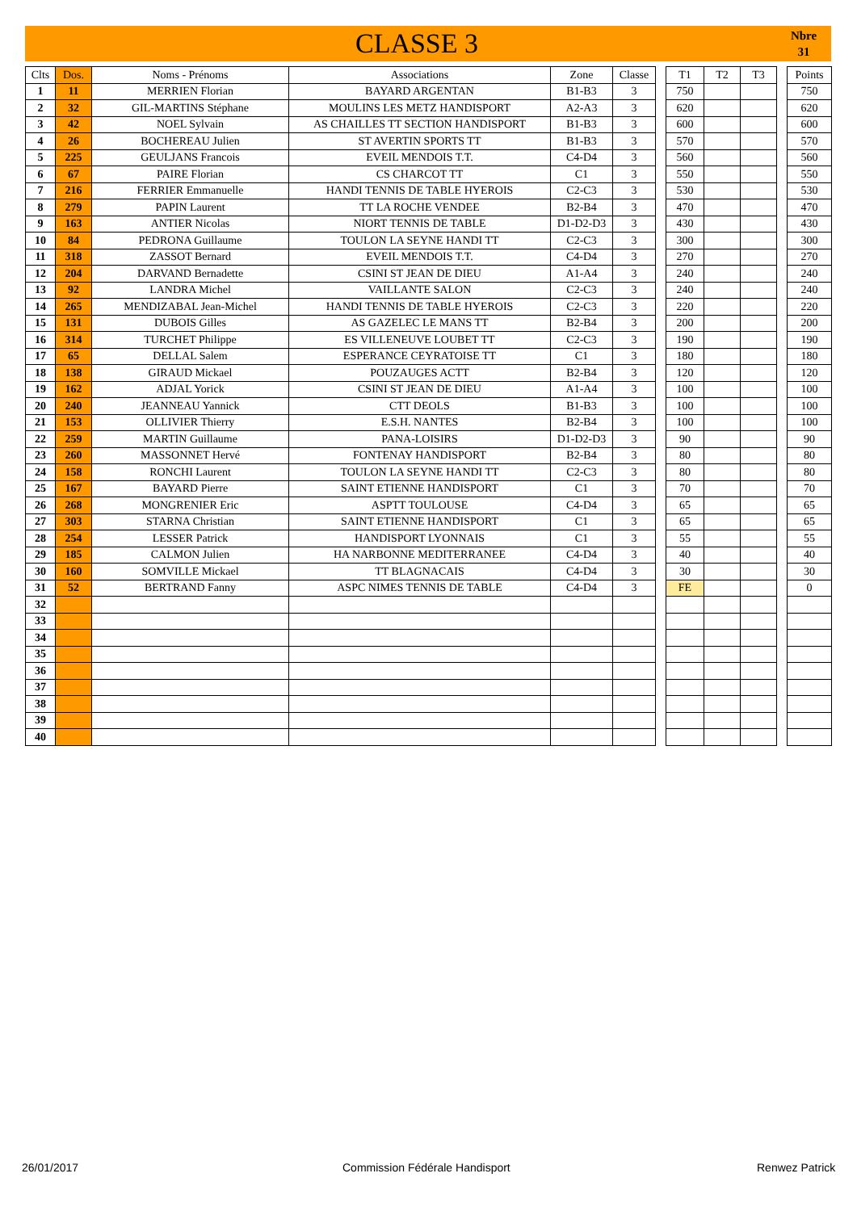CLASSE 3
Nbre
31
| Clts | Dos. | Noms - Prénoms | Associations | Zone | Classe | | T1 | T2 | T3 | | Points |
| --- | --- | --- | --- | --- | --- | --- | --- | --- | --- | --- | --- |
| 1 | 11 | MERRIEN Florian | BAYARD ARGENTAN | B1-B3 | 3 | | 750 | | | | 750 |
| 2 | 32 | GIL-MARTINS Stéphane | MOULINS LES METZ HANDISPORT | A2-A3 | 3 | | 620 | | | | 620 |
| 3 | 42 | NOEL Sylvain | AS CHAILLES TT SECTION HANDISPORT | B1-B3 | 3 | | 600 | | | | 600 |
| 4 | 26 | BOCHEREAU Julien | ST AVERTIN SPORTS TT | B1-B3 | 3 | | 570 | | | | 570 |
| 5 | 225 | GEULJANS Francois | EVEIL MENDOIS T.T. | C4-D4 | 3 | | 560 | | | | 560 |
| 6 | 67 | PAIRE Florian | CS CHARCOT TT | C1 | 3 | | 550 | | | | 550 |
| 7 | 216 | FERRIER Emmanuelle | HANDI TENNIS DE TABLE HYEROIS | C2-C3 | 3 | | 530 | | | | 530 |
| 8 | 279 | PAPIN Laurent | TT LA ROCHE VENDEE | B2-B4 | 3 | | 470 | | | | 470 |
| 9 | 163 | ANTIER Nicolas | NIORT TENNIS DE TABLE | D1-D2-D3 | 3 | | 430 | | | | 430 |
| 10 | 84 | PEDRONA Guillaume | TOULON LA SEYNE HANDI TT | C2-C3 | 3 | | 300 | | | | 300 |
| 11 | 318 | ZASSOT Bernard | EVEIL MENDOIS T.T. | C4-D4 | 3 | | 270 | | | | 270 |
| 12 | 204 | DARVAND Bernadette | CSINI ST JEAN DE DIEU | A1-A4 | 3 | | 240 | | | | 240 |
| 13 | 92 | LANDRA Michel | VAILLANTE SALON | C2-C3 | 3 | | 240 | | | | 240 |
| 14 | 265 | MENDIZABAL Jean-Michel | HANDI TENNIS DE TABLE HYEROIS | C2-C3 | 3 | | 220 | | | | 220 |
| 15 | 131 | DUBOIS Gilles | AS GAZELEC LE MANS TT | B2-B4 | 3 | | 200 | | | | 200 |
| 16 | 314 | TURCHET Philippe | ES VILLENEUVE LOUBET TT | C2-C3 | 3 | | 190 | | | | 190 |
| 17 | 65 | DELLAL Salem | ESPERANCE CEYRATOISE TT | C1 | 3 | | 180 | | | | 180 |
| 18 | 138 | GIRAUD Mickael | POUZAUGES ACTT | B2-B4 | 3 | | 120 | | | | 120 |
| 19 | 162 | ADJAL Yorick | CSINI ST JEAN DE DIEU | A1-A4 | 3 | | 100 | | | | 100 |
| 20 | 240 | JEANNEAU Yannick | CTT DEOLS | B1-B3 | 3 | | 100 | | | | 100 |
| 21 | 153 | OLLIVIER Thierry | E.S.H. NANTES | B2-B4 | 3 | | 100 | | | | 100 |
| 22 | 259 | MARTIN Guillaume | PANA-LOISIRS | D1-D2-D3 | 3 | | 90 | | | | 90 |
| 23 | 260 | MASSONNET Hervé | FONTENAY HANDISPORT | B2-B4 | 3 | | 80 | | | | 80 |
| 24 | 158 | RONCHI Laurent | TOULON LA SEYNE HANDI TT | C2-C3 | 3 | | 80 | | | | 80 |
| 25 | 167 | BAYARD Pierre | SAINT ETIENNE HANDISPORT | C1 | 3 | | 70 | | | | 70 |
| 26 | 268 | MONGRENIER Eric | ASPTT TOULOUSE | C4-D4 | 3 | | 65 | | | | 65 |
| 27 | 303 | STARNA Christian | SAINT ETIENNE HANDISPORT | C1 | 3 | | 65 | | | | 65 |
| 28 | 254 | LESSER Patrick | HANDISPORT LYONNAIS | C1 | 3 | | 55 | | | | 55 |
| 29 | 185 | CALMON Julien | HA NARBONNE MEDITERRANEE | C4-D4 | 3 | | 40 | | | | 40 |
| 30 | 160 | SOMVILLE Mickael | TT BLAGNACAIS | C4-D4 | 3 | | 30 | | | | 30 |
| 31 | 52 | BERTRAND Fanny | ASPC NIMES TENNIS DE TABLE | C4-D4 | 3 | | FE | | | | 0 |
| 32 | | | | | | | | | | | |
| 33 | | | | | | | | | | | |
| 34 | | | | | | | | | | | |
| 35 | | | | | | | | | | | |
| 36 | | | | | | | | | | | |
| 37 | | | | | | | | | | | |
| 38 | | | | | | | | | | | |
| 39 | | | | | | | | | | | |
| 40 | | | | | | | | | | | |
26/01/2017 Commission Fédérale Handisport Renwez Patrick